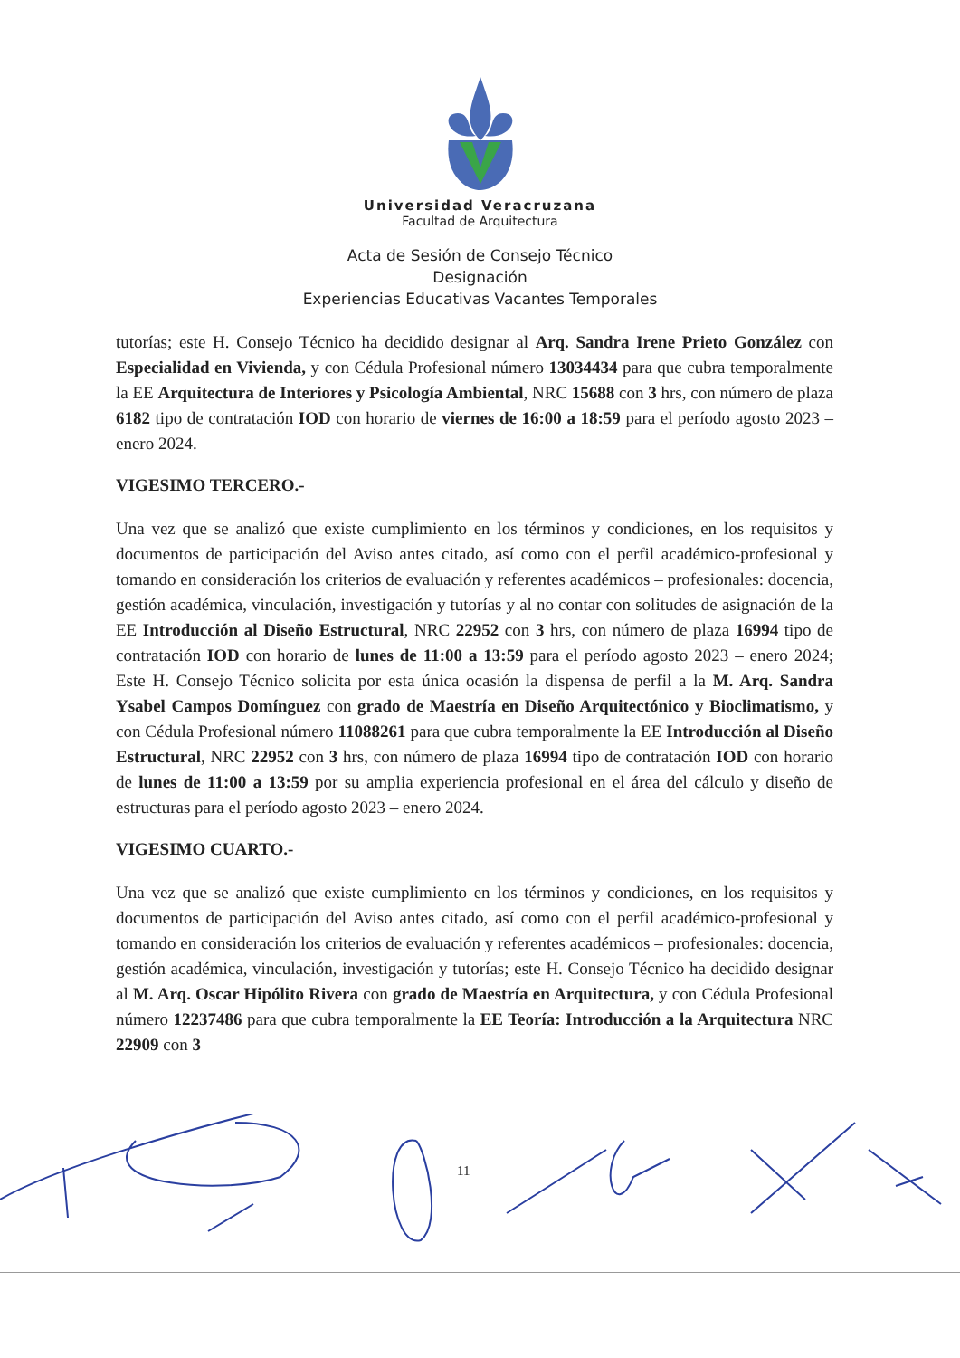Universidad Veracruzana
Facultad de Arquitectura
Acta de Sesión de Consejo Técnico
Designación
Experiencias Educativas Vacantes Temporales
tutorías; este H. Consejo Técnico ha decidido designar al Arq. Sandra Irene Prieto González con Especialidad en Vivienda, y con Cédula Profesional número 13034434 para que cubra temporalmente la EE Arquitectura de Interiores y Psicología Ambiental, NRC 15688 con 3 hrs, con número de plaza 6182 tipo de contratación IOD con horario de viernes de 16:00 a 18:59 para el período agosto 2023 – enero 2024.
VIGESIMO TERCERO.-
Una vez que se analizó que existe cumplimiento en los términos y condiciones, en los requisitos y documentos de participación del Aviso antes citado, así como con el perfil académico-profesional y tomando en consideración los criterios de evaluación y referentes académicos – profesionales: docencia, gestión académica, vinculación, investigación y tutorías y al no contar con solitudes de asignación de la EE Introducción al Diseño Estructural, NRC 22952 con 3 hrs, con número de plaza 16994 tipo de contratación IOD con horario de lunes de 11:00 a 13:59 para el período agosto 2023 – enero 2024; Este H. Consejo Técnico solicita por esta única ocasión la dispensa de perfil a la M. Arq. Sandra Ysabel Campos Domínguez con grado de Maestría en Diseño Arquitectónico y Bioclimatismo, y con Cédula Profesional número 11088261 para que cubra temporalmente la EE Introducción al Diseño Estructural, NRC 22952 con 3 hrs, con número de plaza 16994 tipo de contratación IOD con horario de lunes de 11:00 a 13:59 por su amplia experiencia profesional en el área del cálculo y diseño de estructuras para el período agosto 2023 – enero 2024.
VIGESIMO CUARTO.-
Una vez que se analizó que existe cumplimiento en los términos y condiciones, en los requisitos y documentos de participación del Aviso antes citado, así como con el perfil académico-profesional y tomando en consideración los criterios de evaluación y referentes académicos – profesionales: docencia, gestión académica, vinculación, investigación y tutorías; este H. Consejo Técnico ha decidido designar al M. Arq. Oscar Hipólito Rivera con grado de Maestría en Arquitectura, y con Cédula Profesional número 12237486 para que cubra temporalmente la EE Teoría: Introducción a la Arquitectura NRC 22909 con 3
11